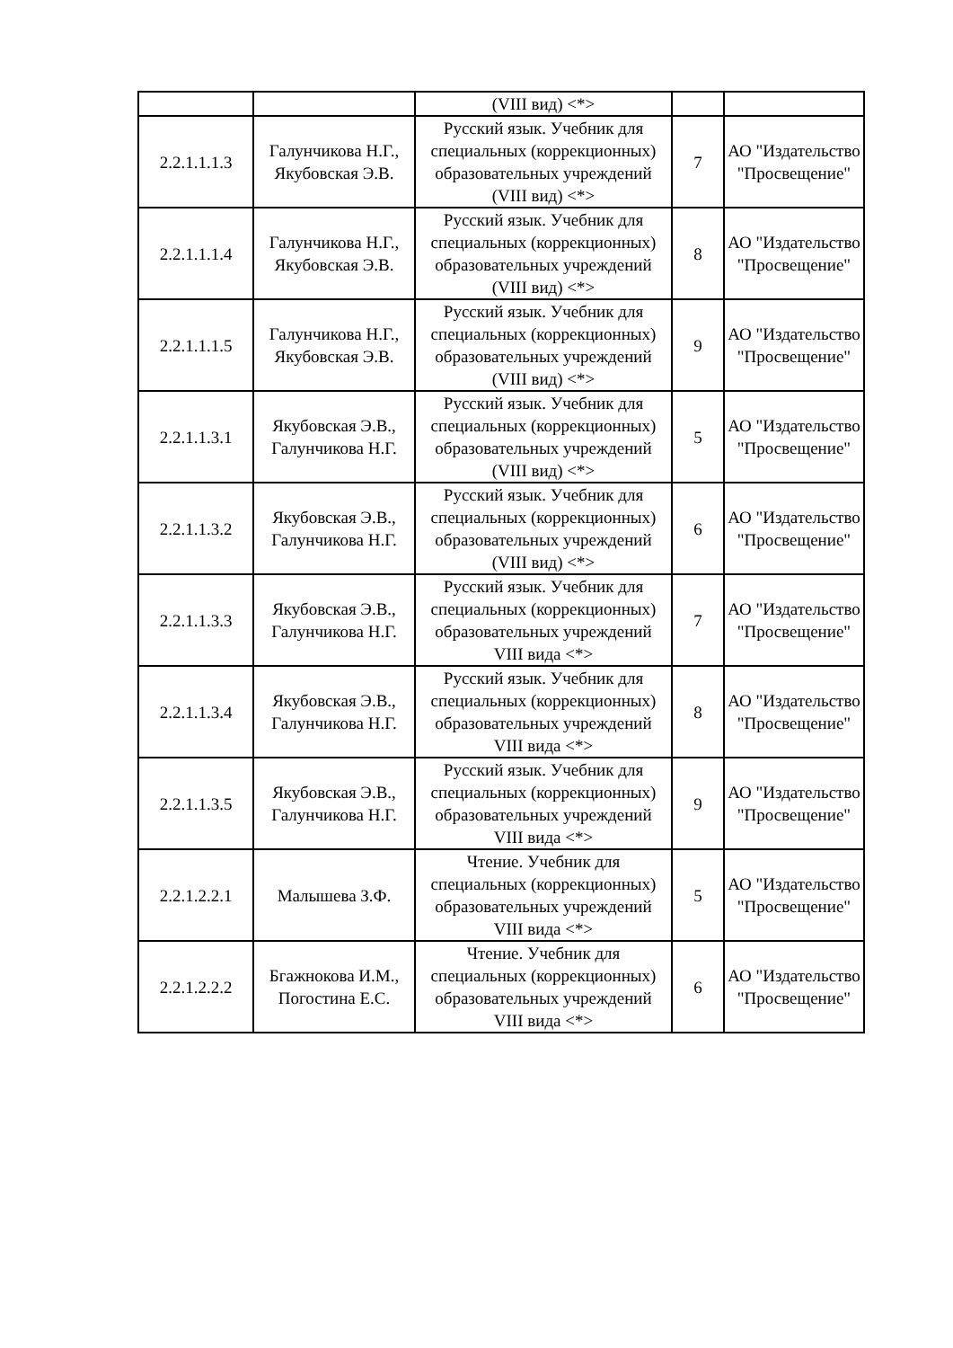| | | (VIII вид) <*> | | |
| 2.2.1.1.1.3 | Галунчикова Н.Г., Якубовская Э.В. | Русский язык. Учебник для специальных (коррекционных) образовательных учреждений (VIII вид) <*> | 7 | АО "Издательство "Просвещение" |
| 2.2.1.1.1.4 | Галунчикова Н.Г., Якубовская Э.В. | Русский язык. Учебник для специальных (коррекционных) образовательных учреждений (VIII вид) <*> | 8 | АО "Издательство "Просвещение" |
| 2.2.1.1.1.5 | Галунчикова Н.Г., Якубовская Э.В. | Русский язык. Учебник для специальных (коррекционных) образовательных учреждений (VIII вид) <*> | 9 | АО "Издательство "Просвещение" |
| 2.2.1.1.3.1 | Якубовская Э.В., Галунчикова Н.Г. | Русский язык. Учебник для специальных (коррекционных) образовательных учреждений (VIII вид) <*> | 5 | АО "Издательство "Просвещение" |
| 2.2.1.1.3.2 | Якубовская Э.В., Галунчикова Н.Г. | Русский язык. Учебник для специальных (коррекционных) образовательных учреждений (VIII вид) <*> | 6 | АО "Издательство "Просвещение" |
| 2.2.1.1.3.3 | Якубовская Э.В., Галунчикова Н.Г. | Русский язык. Учебник для специальных (коррекционных) образовательных учреждений VIII вида <*> | 7 | АО "Издательство "Просвещение" |
| 2.2.1.1.3.4 | Якубовская Э.В., Галунчикова Н.Г. | Русский язык. Учебник для специальных (коррекционных) образовательных учреждений VIII вида <*> | 8 | АО "Издательство "Просвещение" |
| 2.2.1.1.3.5 | Якубовская Э.В., Галунчикова Н.Г. | Русский язык. Учебник для специальных (коррекционных) образовательных учреждений VIII вида <*> | 9 | АО "Издательство "Просвещение" |
| 2.2.1.2.2.1 | Малышева З.Ф. | Чтение. Учебник для специальных (коррекционных) образовательных учреждений VIII вида <*> | 5 | АО "Издательство "Просвещение" |
| 2.2.1.2.2.2 | Бгажнокова И.М., Погостина Е.С. | Чтение. Учебник для специальных (коррекционных) образовательных учреждений VIII вида <*> | 6 | АО "Издательство "Просвещение" |